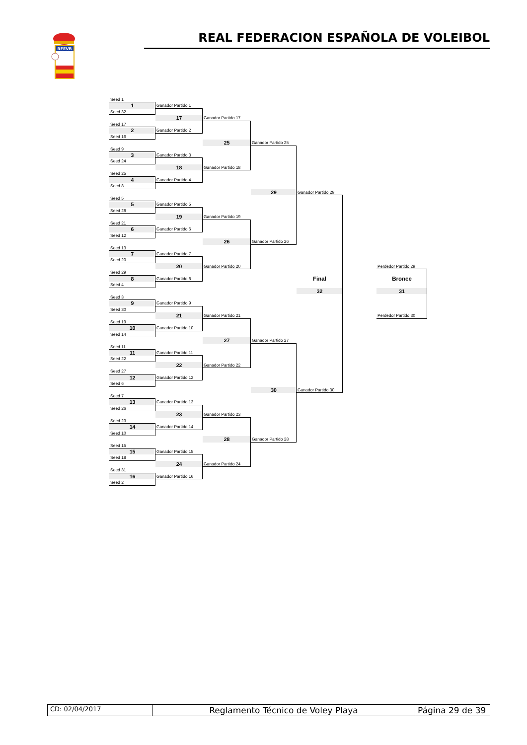RFEVB
REAL FEDERACION ESPAÑOLA DE VOLEIBOL
Seed 1
1
Ganador Partido 1
Seed 32
17
Ganador Partido 17
Seed 17
2
Ganador Partido 2
Seed 16
25
Ganador Partido 25
Seed 9
3
Ganador Partido 3
Seed 24
18
Ganador Partido 18
Seed 25
4
Ganador Partido 4
Seed 8
29
Ganador Partido 29
Seed 5
5
Ganador Partido 5
Seed 28
19
Ganador Partido 19
Seed 21
6
Ganador Partido 6
Seed 12
26
Ganador Partido 26
Seed 13
7
Ganador Partido 7
Seed 20
20
Ganador Partido 20
Perdedor Partido 29
Seed 29
8
Ganador Partido 8
Final
Bronce
Seed 4
32
31
Seed 3
9
Ganador Partido 9
Seed 30
21
Ganador Partido 21
Perdedor Partido 30
Seed 19
10
Ganador Partido 10
Seed 14
27
Ganador Partido 27
Seed 11
11
Ganador Partido 11
Seed 22
22
Ganador Partido 22
Seed 27
12
Ganador Partido 12
Seed 6
30
Ganador Partido 30
Seed 7
13
Ganador Partido 13
Seed 26
23
Ganador Partido 23
Seed 23
14
Ganador Partido 14
Seed 10
28
Ganador Partido 28
Seed 15
15
Ganador Partido 15
Seed 18
24
Ganador Partido 24
Seed 31
16
Ganador Partido 16
Seed 2
CD: 02/04/2017
Reglamento Técnico de Voley Playa
Página 29 de 39